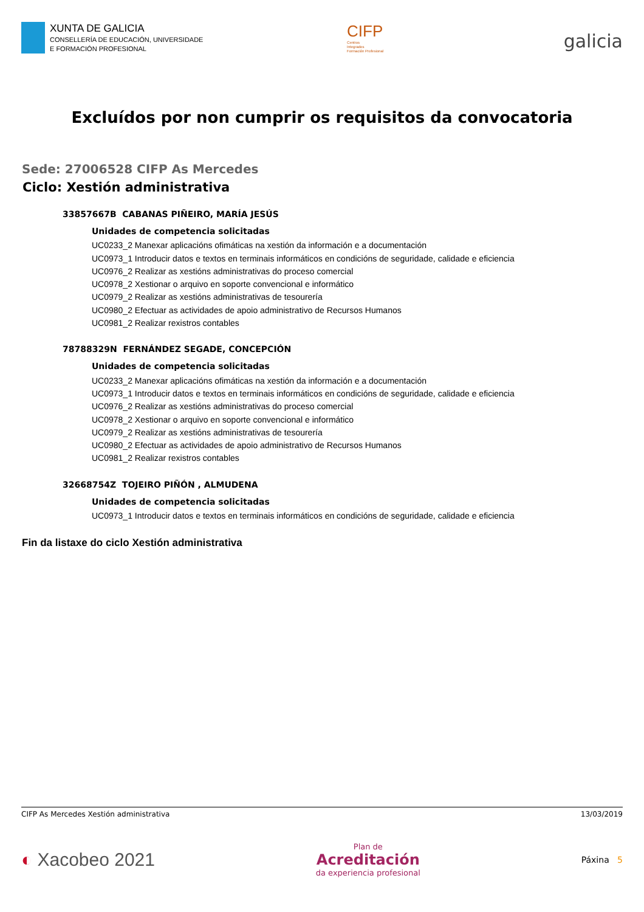XUNTA DE GALICIA
CONSELLERÍA DE EDUCACIÓN, UNIVERSIDADE
E FORMACIÓN PROFESIONAL
CIFP
Centros
Integrados
Formación Profesional
galicia
Excluídos por non cumprir os requisitos da convocatoria
Sede: 27006528 CIFP As Mercedes
Ciclo: Xestión administrativa
33857667B CABANAS PIÑEIRO, MARÍA JESÚS
Unidades de competencia solicitadas
UC0233_2 Manexar aplicacións ofimáticas na xestión da información e a documentación
UC0973_1 Introducir datos e textos en terminais informáticos en condicións de seguridade, calidade e eficiencia
UC0976_2 Realizar as xestións administrativas do proceso comercial
UC0978_2 Xestionar o arquivo en soporte convencional e informático
UC0979_2 Realizar as xestións administrativas de tesourería
UC0980_2 Efectuar as actividades de apoio administrativo de Recursos Humanos
UC0981_2 Realizar rexistros contables
78788329N FERNÁNDEZ SEGADE, CONCEPCIÓN
Unidades de competencia solicitadas
UC0233_2 Manexar aplicacións ofimáticas na xestión da información e a documentación
UC0973_1 Introducir datos e textos en terminais informáticos en condicións de seguridade, calidade e eficiencia
UC0976_2 Realizar as xestións administrativas do proceso comercial
UC0978_2 Xestionar o arquivo en soporte convencional e informático
UC0979_2 Realizar as xestións administrativas de tesourería
UC0980_2 Efectuar as actividades de apoio administrativo de Recursos Humanos
UC0981_2 Realizar rexistros contables
32668754Z TOJEIRO PIÑÓN , ALMUDENA
Unidades de competencia solicitadas
UC0973_1 Introducir datos e textos en terminais informáticos en condicións de seguridade, calidade e eficiencia
Fin da listaxe do ciclo Xestión administrativa
CIFP As Mercedes Xestión administrativa 13/03/2019
◐ Xacobeo 2021
Plan de
Acreditación
da experiencia profesional
Páxina 5